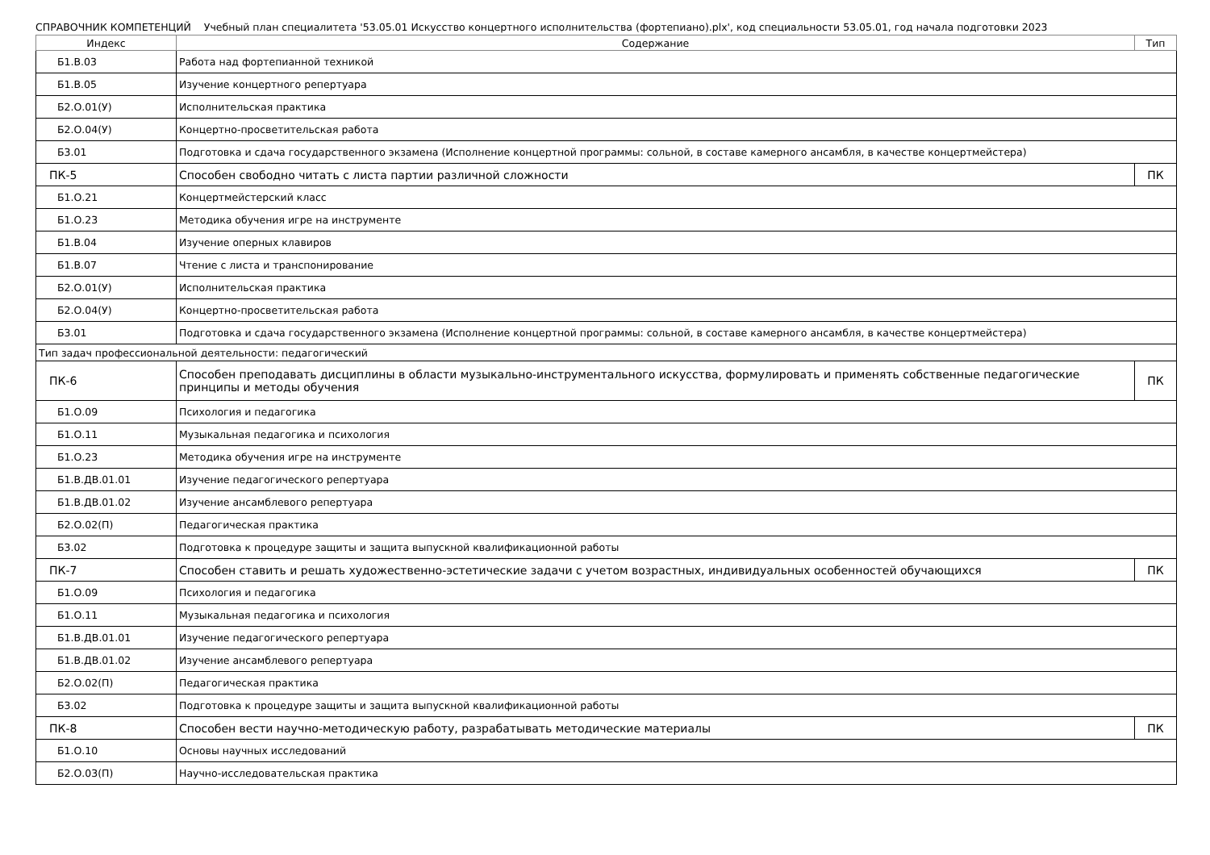СПРАВОЧНИК КОМПЕТЕНЦИЙ Учебный план специалитета '53.05.01 Искусство концертного исполнительства (фортепиано).plx', код специальности 53.05.01, год начала подготовки 2023
| Индекс | Содержание | Тип |
| --- | --- | --- |
| Б1.В.03 | Работа над фортепианной техникой | |
| Б1.В.05 | Изучение концертного репертуара | |
| Б2.О.01(У) | Исполнительская практика | |
| Б2.О.04(У) | Концертно-просветительская работа | |
| Б3.01 | Подготовка и сдача государственного экзамена (Исполнение концертной программы: сольной, в составе камерного ансамбля, в качестве концертмейстера) | |
| ПК-5 | Способен свободно читать с листа партии различной сложности | ПК |
| Б1.О.21 | Концертмейстерский класс | |
| Б1.О.23 | Методика обучения игре на инструменте | |
| Б1.В.04 | Изучение оперных клавиров | |
| Б1.В.07 | Чтение с листа и транспонирование | |
| Б2.О.01(У) | Исполнительская практика | |
| Б2.О.04(У) | Концертно-просветительская работа | |
| Б3.01 | Подготовка и сдача государственного экзамена (Исполнение концертной программы: сольной, в составе камерного ансамбля, в качестве концертмейстера) | |
| Тип задач профессиональной деятельности: педагогический | | |
| ПК-6 | Способен преподавать дисциплины в области музыкально-инструментального искусства, формулировать и применять собственные педагогические принципы и методы обучения | ПК |
| Б1.О.09 | Психология и педагогика | |
| Б1.О.11 | Музыкальная педагогика и психология | |
| Б1.О.23 | Методика обучения игре на инструменте | |
| Б1.В.ДВ.01.01 | Изучение педагогического репертуара | |
| Б1.В.ДВ.01.02 | Изучение ансамблевого репертуара | |
| Б2.О.02(П) | Педагогическая практика | |
| Б3.02 | Подготовка к процедуре защиты и защита выпускной квалификационной работы | |
| ПК-7 | Способен ставить и решать художественно-эстетические задачи с учетом возрастных, индивидуальных особенностей обучающихся | ПК |
| Б1.О.09 | Психология и педагогика | |
| Б1.О.11 | Музыкальная педагогика и психология | |
| Б1.В.ДВ.01.01 | Изучение педагогического репертуара | |
| Б1.В.ДВ.01.02 | Изучение ансамблевого репертуара | |
| Б2.О.02(П) | Педагогическая практика | |
| Б3.02 | Подготовка к процедуре защиты и защита выпускной квалификационной работы | |
| ПК-8 | Способен вести научно-методическую работу, разрабатывать методические материалы | ПК |
| Б1.О.10 | Основы научных исследований | |
| Б2.О.03(П) | Научно-исследовательская практика | |